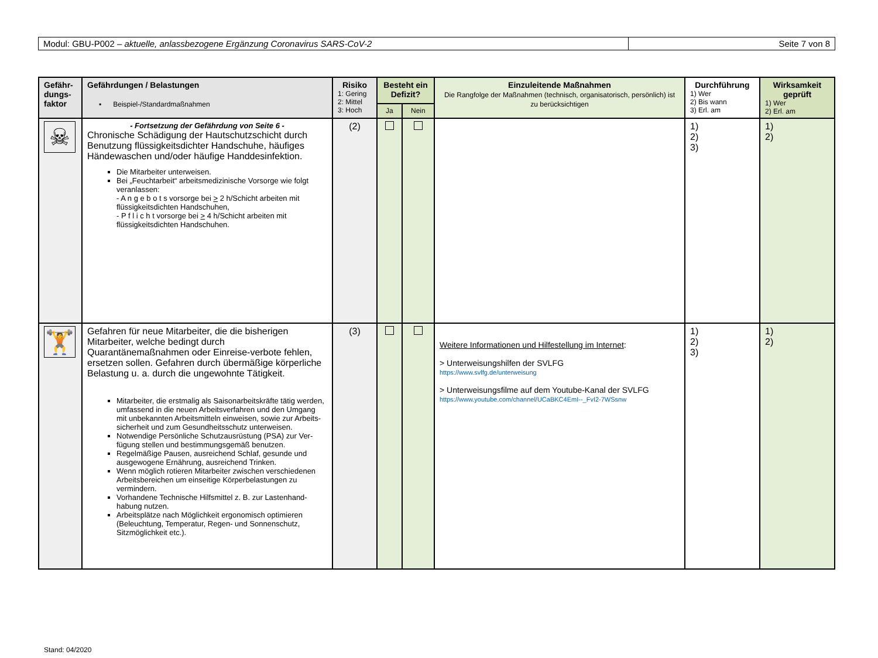Modul: GBU-P002 – aktuelle, anlassbezogene Ergänzung Coronavirus SARS-CoV-2
Seite 7 von 8
| Gefähr-dungs-faktor | Gefährdungen / Belastungen ▪ Beispiel-/Standardmaßnahmen | Risiko 1: Gering 2: Mittel 3: Hoch | Besteht ein Defizit? | | Einzuleitende Maßnahmen Die Rangfolge der Maßnahmen (technisch, organisatorisch, persönlich) ist zu berücksichtigen | Durchführung 1) Wer 2) Bis wann 3) Erl. am | Wirksamkeit geprüft 1) Wer 2) Erl. am |
| --- | --- | --- | --- | --- | --- | --- | --- |
| | | | Ja | Nein | | | |
| ☠ | - Fortsetzung der Gefährdung von Seite 6 - Chronische Schädigung der Hautschutzschicht durch Benutzung flüssigkeitsdichter Handschuhe, häufiges Händewaschen und/oder häufige Handdesinfektion. Die Mitarbeiter unterweisen. Bei „Feuchtarbeit“ arbeitsmedizinische Vorsorge wie folgt veranlassen: - A n g e b o t s vorsorge bei > 2 h/Schicht arbeiten mit flüssigkeitsdichten Handschuhen, - P f l i c h t vorsorge bei > 4 h/Schicht arbeiten mit flüssigkeitsdichten Handschuhen. | (2) | | | | 1) 2) 3) | 1) 2) |
| 🏋 | Gefahren für neue Mitarbeiter, die die bisherigen Mitarbeiter, welche bedingt durch Quarantänemaßnahmen oder Einreise-verbote fehlen, ersetzen sollen. Gefahren durch übermäßige körperliche Belastung u. a. durch die ungewohnte Tätigkeit. Mitarbeiter, die erstmalig als Saisonarbeitskräfte tätig werden, umfassend in die neuen Arbeitsverfahren und den Umgang mit unbekannten Arbeitsmitteln einweisen, sowie zur Arbeits-sicherheit und zum Gesundheitsschutz unterweisen. Notwendige Persönliche Schutzausrüstung (PSA) zur Ver-fügung stellen und bestimmungsgemäß benutzen. Regelmäßige Pausen, ausreichend Schlaf, gesunde und ausgewogene Ernährung, ausreichend Trinken. Wenn möglich rotieren Mitarbeiter zwischen verschiedenen Arbeitsbereichen um einseitige Körperbelastungen zu vermindern. Vorhandene Technische Hilfsmittel z. B. zur Lastenhand-habung nutzen. Arbeitsplätze nach Möglichkeit ergonomisch optimieren (Beleuchtung, Temperatur, Regen- und Sonnenschutz, Sitzmöglichkeit etc.). | (3) | | | Weitere Informationen und Hilfestellung im Internet : > Unterweisungshilfen der SVLFG https://www.svlfg.de/unterweisung > Unterweisungsfilme auf dem Youtube-Kanal der SVLFG https://www.youtube.com/channel/UCaBKC4EmI--_FvI2-7WSsnw | 1) 2) 3) | 1) 2) |
Stand: 04/2020